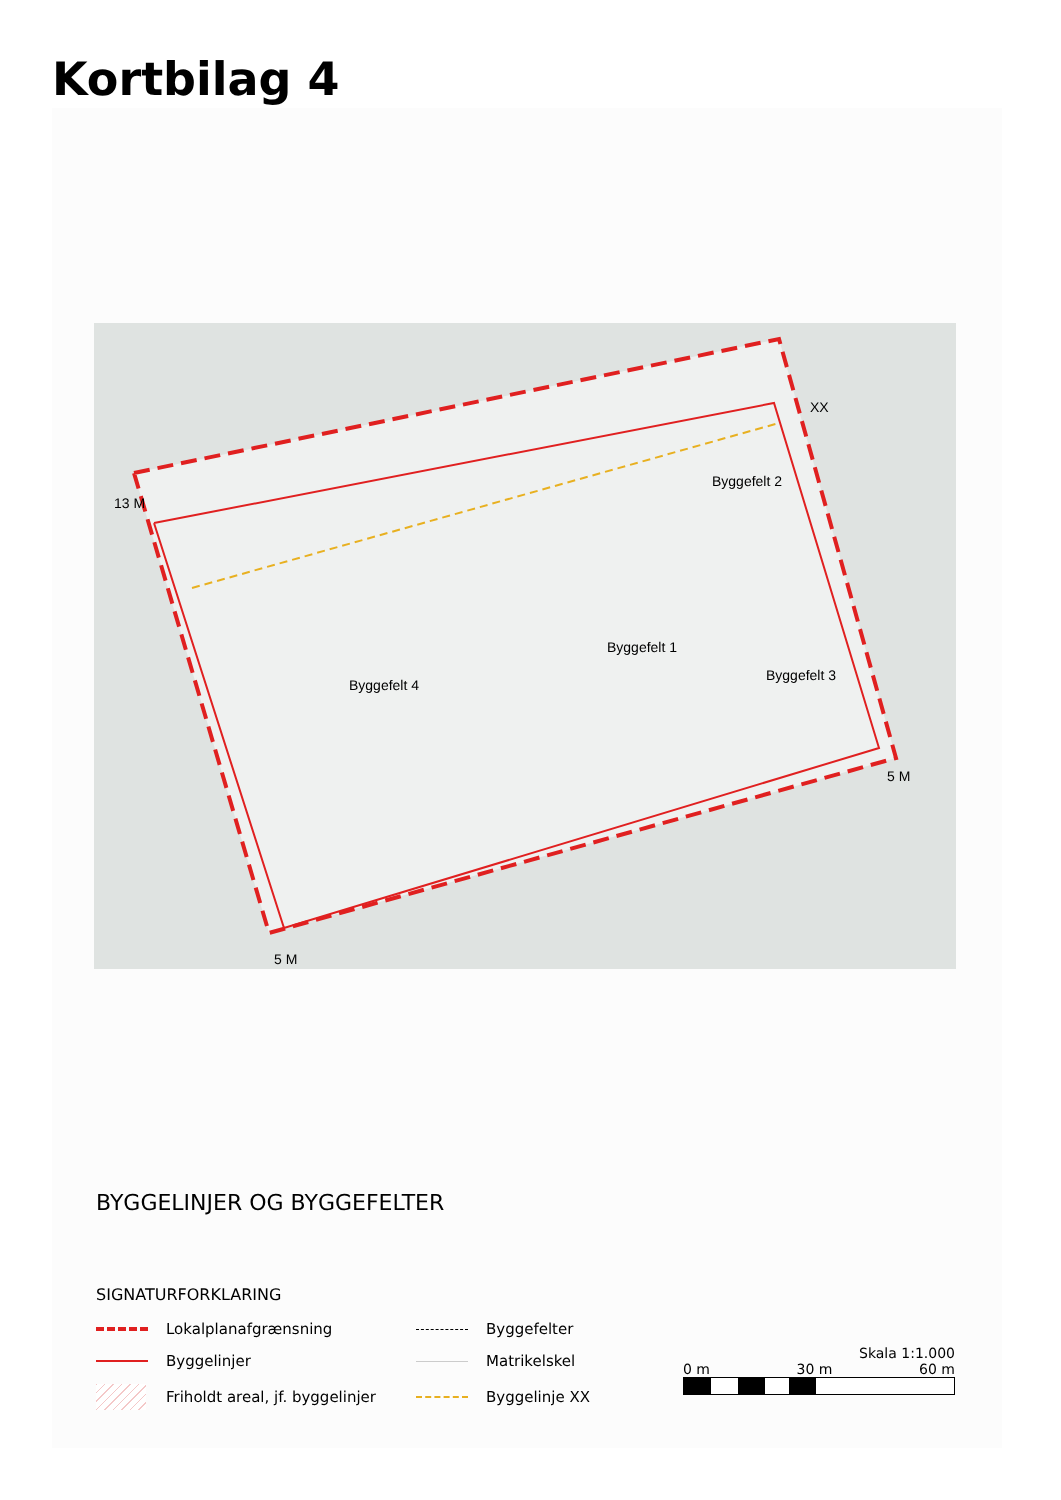Kortbilag 4
XX
Byggefelt 2
Byggefelt 1
Byggefelt 3
Byggefelt 4
13 M
5 M
5 M
BYGGELINJER OG BYGGEFELTER
SIGNATURFORKLARING
Lokalplanafgrænsning
Byggefelter
Byggelinjer
Matrikelskel
Friholdt areal, jf. byggelinjer
Byggelinje XX
Skala 1:1.000
0 m 30 m 60 m